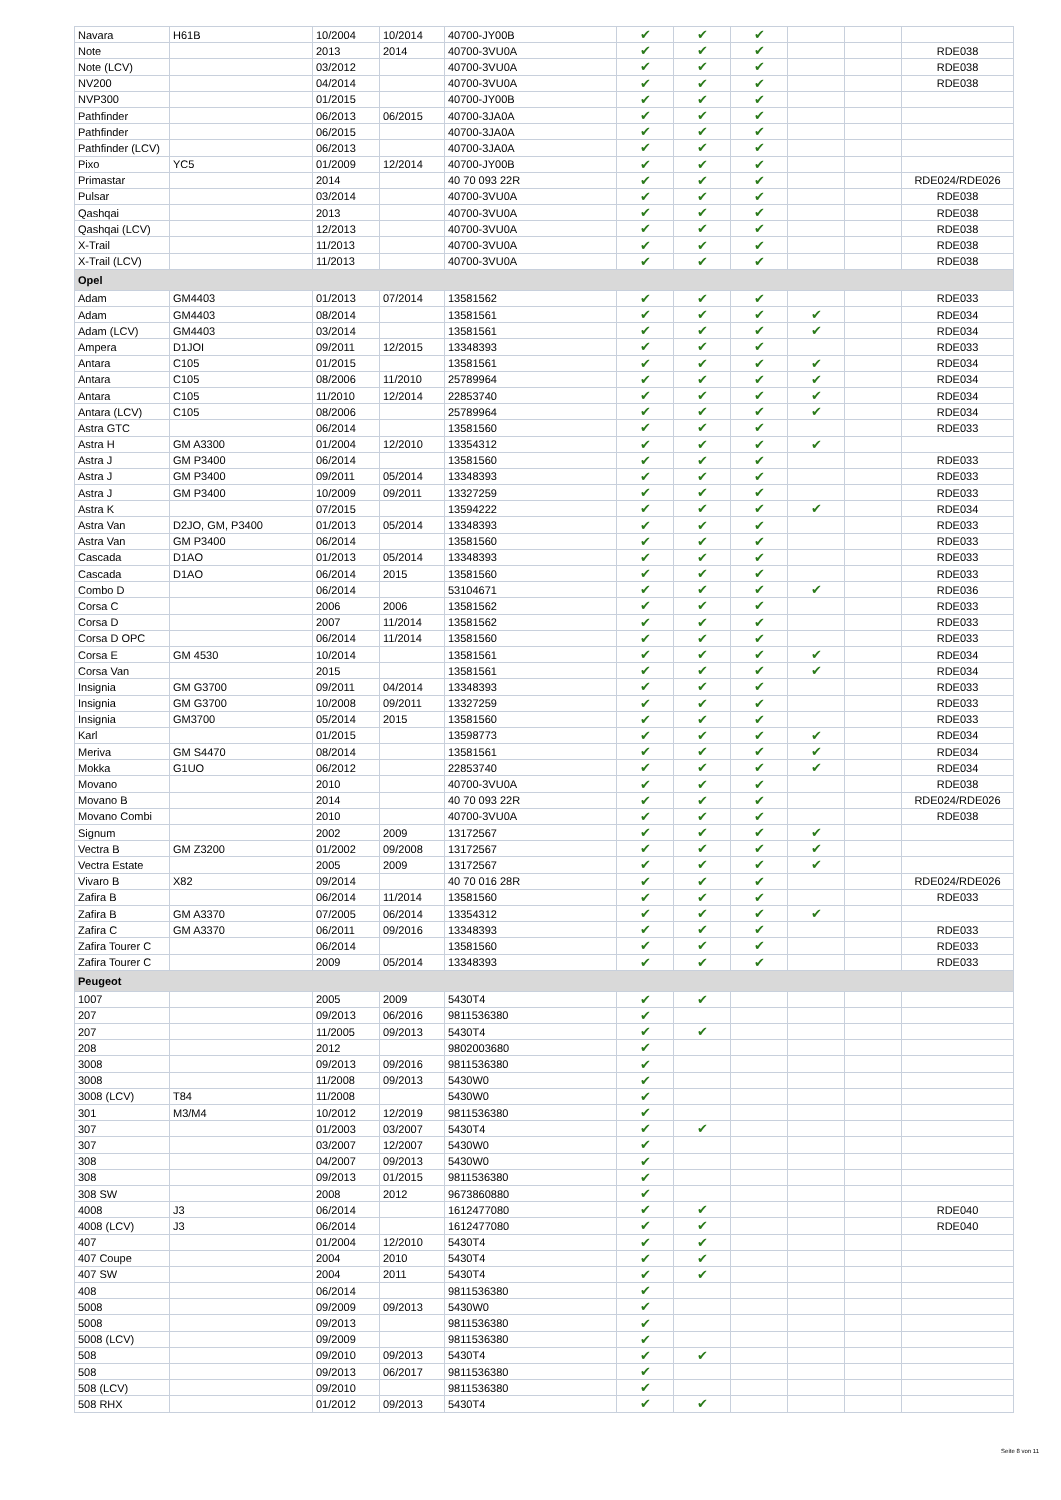| Navara | H61B | 10/2004 | 10/2014 | 40700-JY00B | ✔ | ✔ | ✔ | | | |
| Note | | 2013 | 2014 | 40700-3VU0A | ✔ | ✔ | ✔ | | | RDE038 |
| Note (LCV) | | 03/2012 | | 40700-3VU0A | ✔ | ✔ | ✔ | | | RDE038 |
| NV200 | | 04/2014 | | 40700-3VU0A | ✔ | ✔ | ✔ | | | RDE038 |
| NVP300 | | 01/2015 | | 40700-JY00B | ✔ | ✔ | ✔ | | | |
| Pathfinder | | 06/2013 | 06/2015 | 40700-3JA0A | ✔ | ✔ | ✔ | | | |
| Pathfinder | | 06/2015 | | 40700-3JA0A | ✔ | ✔ | ✔ | | | |
| Pathfinder (LCV) | | 06/2013 | | 40700-3JA0A | ✔ | ✔ | ✔ | | | |
| Pixo | YC5 | 01/2009 | 12/2014 | 40700-JY00B | ✔ | ✔ | ✔ | | | |
| Primastar | | 2014 | | 40 70 093 22R | ✔ | ✔ | ✔ | | | RDE024/RDE026 |
| Pulsar | | 03/2014 | | 40700-3VU0A | ✔ | ✔ | ✔ | | | RDE038 |
| Qashqai | | 2013 | | 40700-3VU0A | ✔ | ✔ | ✔ | | | RDE038 |
| Qashqai (LCV) | | 12/2013 | | 40700-3VU0A | ✔ | ✔ | ✔ | | | RDE038 |
| X-Trail | | 11/2013 | | 40700-3VU0A | ✔ | ✔ | ✔ | | | RDE038 |
| X-Trail (LCV) | | 11/2013 | | 40700-3VU0A | ✔ | ✔ | ✔ | | | RDE038 |
| Opel | | | | | | | | | | |
| Adam | GM4403 | 01/2013 | 07/2014 | 13581562 | ✔ | ✔ | ✔ | | | RDE033 |
| Adam | GM4403 | 08/2014 | | 13581561 | ✔ | ✔ | ✔ | ✔ | | RDE034 |
| Adam (LCV) | GM4403 | 03/2014 | | 13581561 | ✔ | ✔ | ✔ | ✔ | | RDE034 |
| Ampera | D1JOI | 09/2011 | 12/2015 | 13348393 | ✔ | ✔ | ✔ | | | RDE033 |
| Antara | C105 | 01/2015 | | 13581561 | ✔ | ✔ | ✔ | ✔ | | RDE034 |
| Antara | C105 | 08/2006 | 11/2010 | 25789964 | ✔ | ✔ | ✔ | ✔ | | RDE034 |
| Antara | C105 | 11/2010 | 12/2014 | 22853740 | ✔ | ✔ | ✔ | ✔ | | RDE034 |
| Antara (LCV) | C105 | 08/2006 | | 25789964 | ✔ | ✔ | ✔ | ✔ | | RDE034 |
| Astra GTC | | 06/2014 | | 13581560 | ✔ | ✔ | ✔ | | | RDE033 |
| Astra H | GM A3300 | 01/2004 | 12/2010 | 13354312 | ✔ | ✔ | ✔ | ✔ | | |
| Astra J | GM P3400 | 06/2014 | | 13581560 | ✔ | ✔ | ✔ | | | RDE033 |
| Astra J | GM P3400 | 09/2011 | 05/2014 | 13348393 | ✔ | ✔ | ✔ | | | RDE033 |
| Astra J | GM P3400 | 10/2009 | 09/2011 | 13327259 | ✔ | ✔ | ✔ | | | RDE033 |
| Astra K | | 07/2015 | | 13594222 | ✔ | ✔ | ✔ | ✔ | | RDE034 |
| Astra Van | D2JO, GM, P3400 | 01/2013 | 05/2014 | 13348393 | ✔ | ✔ | ✔ | | | RDE033 |
| Astra Van | GM P3400 | 06/2014 | | 13581560 | ✔ | ✔ | ✔ | | | RDE033 |
| Cascada | D1AO | 01/2013 | 05/2014 | 13348393 | ✔ | ✔ | ✔ | | | RDE033 |
| Cascada | D1AO | 06/2014 | 2015 | 13581560 | ✔ | ✔ | ✔ | | | RDE033 |
| Combo D | | 06/2014 | | 53104671 | ✔ | ✔ | ✔ | ✔ | | RDE036 |
| Corsa C | | 2006 | 2006 | 13581562 | ✔ | ✔ | ✔ | | | RDE033 |
| Corsa D | | 2007 | 11/2014 | 13581562 | ✔ | ✔ | ✔ | | | RDE033 |
| Corsa D OPC | | 06/2014 | 11/2014 | 13581560 | ✔ | ✔ | ✔ | | | RDE033 |
| Corsa E | GM 4530 | 10/2014 | | 13581561 | ✔ | ✔ | ✔ | ✔ | | RDE034 |
| Corsa Van | | 2015 | | 13581561 | ✔ | ✔ | ✔ | ✔ | | RDE034 |
| Insignia | GM G3700 | 09/2011 | 04/2014 | 13348393 | ✔ | ✔ | ✔ | | | RDE033 |
| Insignia | GM G3700 | 10/2008 | 09/2011 | 13327259 | ✔ | ✔ | ✔ | | | RDE033 |
| Insignia | GM3700 | 05/2014 | 2015 | 13581560 | ✔ | ✔ | ✔ | | | RDE033 |
| Karl | | 01/2015 | | 13598773 | ✔ | ✔ | ✔ | ✔ | | RDE034 |
| Meriva | GM S4470 | 08/2014 | | 13581561 | ✔ | ✔ | ✔ | ✔ | | RDE034 |
| Mokka | G1UO | 06/2012 | | 22853740 | ✔ | ✔ | ✔ | ✔ | | RDE034 |
| Movano | | 2010 | | 40700-3VU0A | ✔ | ✔ | ✔ | | | RDE038 |
| Movano B | | 2014 | | 40 70 093 22R | ✔ | ✔ | ✔ | | | RDE024/RDE026 |
| Movano Combi | | 2010 | | 40700-3VU0A | ✔ | ✔ | ✔ | | | RDE038 |
| Signum | | 2002 | 2009 | 13172567 | ✔ | ✔ | ✔ | ✔ | | |
| Vectra B | GM Z3200 | 01/2002 | 09/2008 | 13172567 | ✔ | ✔ | ✔ | ✔ | | |
| Vectra Estate | | 2005 | 2009 | 13172567 | ✔ | ✔ | ✔ | ✔ | | |
| Vivaro B | X82 | 09/2014 | | 40 70 016 28R | ✔ | ✔ | ✔ | | | RDE024/RDE026 |
| Zafira B | | 06/2014 | 11/2014 | 13581560 | ✔ | ✔ | ✔ | | | RDE033 |
| Zafira B | GM A3370 | 07/2005 | 06/2014 | 13354312 | ✔ | ✔ | ✔ | ✔ | | |
| Zafira C | GM A3370 | 06/2011 | 09/2016 | 13348393 | ✔ | ✔ | ✔ | | | RDE033 |
| Zafira Tourer C | | 06/2014 | | 13581560 | ✔ | ✔ | ✔ | | | RDE033 |
| Zafira Tourer C | | 2009 | 05/2014 | 13348393 | ✔ | ✔ | ✔ | | | RDE033 |
| Peugeot | | | | | | | | | | |
| 1007 | | 2005 | 2009 | 5430T4 | ✔ | ✔ | | | | |
| 207 | | 09/2013 | 06/2016 | 9811536380 | ✔ | | | | | |
| 207 | | 11/2005 | 09/2013 | 5430T4 | ✔ | ✔ | | | | |
| 208 | | 2012 | | 9802003680 | ✔ | | | | | |
| 3008 | | 09/2013 | 09/2016 | 9811536380 | ✔ | | | | | |
| 3008 | | 11/2008 | 09/2013 | 5430W0 | ✔ | | | | | |
| 3008 (LCV) | T84 | 11/2008 | | 5430W0 | ✔ | | | | | |
| 301 | M3/M4 | 10/2012 | 12/2019 | 9811536380 | ✔ | | | | | |
| 307 | | 01/2003 | 03/2007 | 5430T4 | ✔ | ✔ | | | | |
| 307 | | 03/2007 | 12/2007 | 5430W0 | ✔ | | | | | |
| 308 | | 04/2007 | 09/2013 | 5430W0 | ✔ | | | | | |
| 308 | | 09/2013 | 01/2015 | 9811536380 | ✔ | | | | | |
| 308 SW | | 2008 | 2012 | 9673860880 | ✔ | | | | | |
| 4008 | J3 | 06/2014 | | 1612477080 | ✔ | ✔ | | | | RDE040 |
| 4008 (LCV) | J3 | 06/2014 | | 1612477080 | ✔ | ✔ | | | | RDE040 |
| 407 | | 01/2004 | 12/2010 | 5430T4 | ✔ | ✔ | | | | |
| 407 Coupe | | 2004 | 2010 | 5430T4 | ✔ | ✔ | | | | |
| 407 SW | | 2004 | 2011 | 5430T4 | ✔ | ✔ | | | | |
| 408 | | 06/2014 | | 9811536380 | ✔ | | | | | |
| 5008 | | 09/2009 | 09/2013 | 5430W0 | ✔ | | | | | |
| 5008 | | 09/2013 | | 9811536380 | ✔ | | | | | |
| 5008 (LCV) | | 09/2009 | | 9811536380 | ✔ | | | | | |
| 508 | | 09/2010 | 09/2013 | 5430T4 | ✔ | ✔ | | | | |
| 508 | | 09/2013 | 06/2017 | 9811536380 | ✔ | | | | | |
| 508 (LCV) | | 09/2010 | | 9811536380 | ✔ | | | | | |
| 508 RHX | | 01/2012 | 09/2013 | 5430T4 | ✔ | ✔ | | | | |
Seite 8 von 11